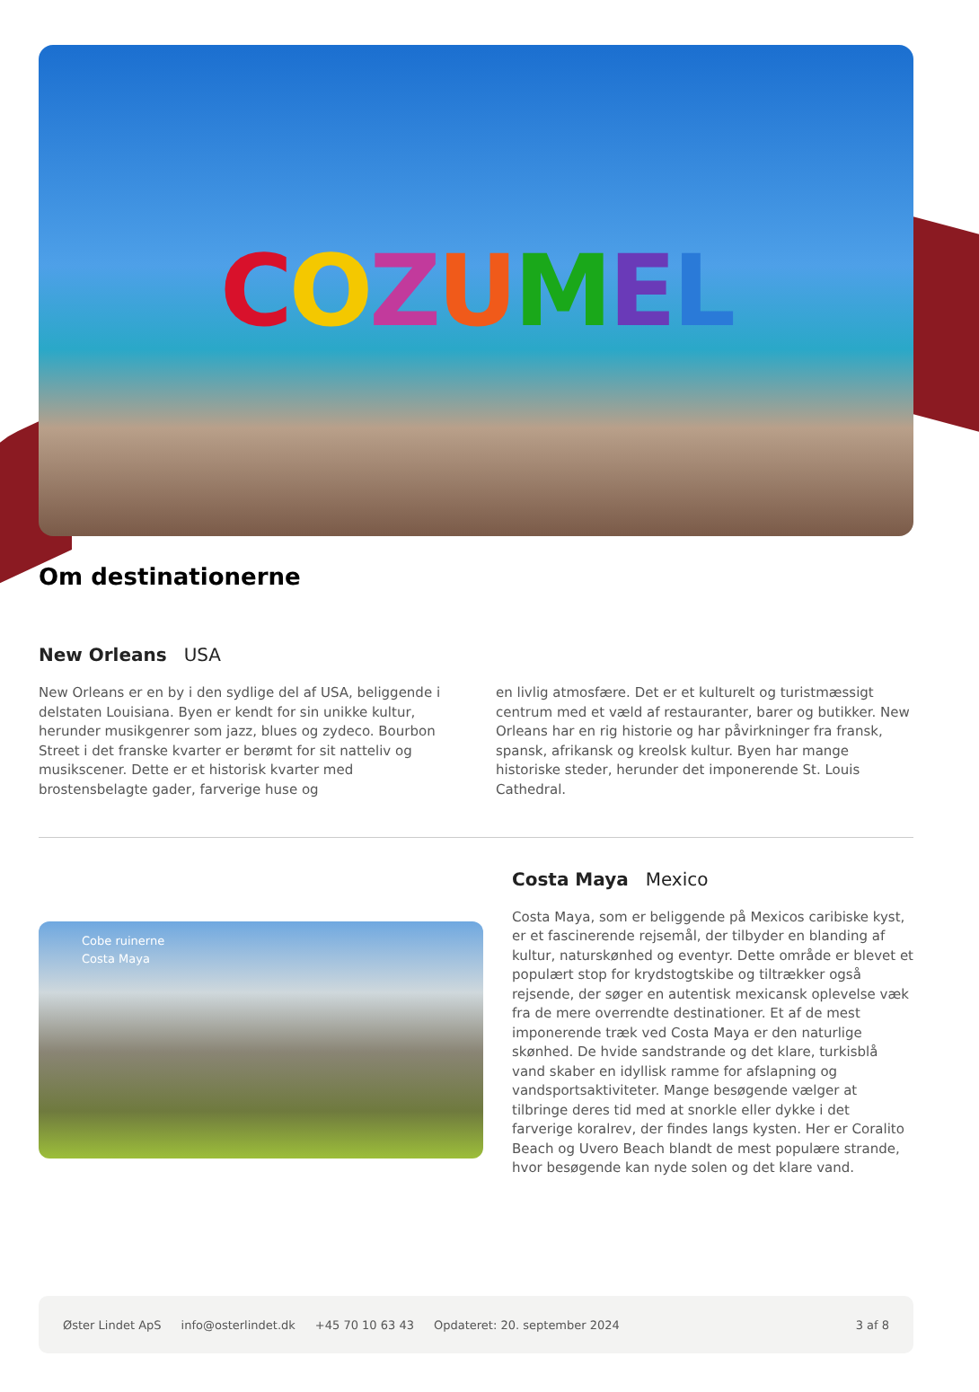COZUMEL
Om destinationerne
New Orleans USA
New Orleans er en by i den sydlige del af USA, beliggende i delstaten Louisiana. Byen er kendt for sin unikke kultur, herunder musikgenrer som jazz, blues og zydeco. Bourbon Street i det franske kvarter er berømt for sit natteliv og musikscener. Dette er et historisk kvarter med brostensbelagte gader, farverige huse og
en livlig atmosfære. Det er et kulturelt og turistmæssigt centrum med et væld af restauranter, barer og butikker. New Orleans har en rig historie og har påvirkninger fra fransk, spansk, afrikansk og kreolsk kultur. Byen har mange historiske steder, herunder det imponerende St. Louis Cathedral.
Cobe ruinerne
Costa Maya
Costa Maya Mexico
Costa Maya, som er beliggende på Mexicos caribiske kyst, er et fascinerende rejsemål, der tilbyder en blanding af kultur, naturskønhed og eventyr. Dette område er blevet et populært stop for krydstogtskibe og tiltrækker også rejsende, der søger en autentisk mexicansk oplevelse væk fra de mere overrendte destinationer. Et af de mest imponerende træk ved Costa Maya er den naturlige skønhed. De hvide sandstrande og det klare, turkisblå vand skaber en idyllisk ramme for afslapning og vandsportsaktiviteter. Mange besøgende vælger at tilbringe deres tid med at snorkle eller dykke i det farverige koralrev, der findes langs kysten. Her er Coralito Beach og Uvero Beach blandt de mest populære strande, hvor besøgende kan nyde solen og det klare vand.
Øster Lindet ApS info@osterlindet.dk +45 70 10 63 43 Opdateret: 20. september 2024 3 af 8